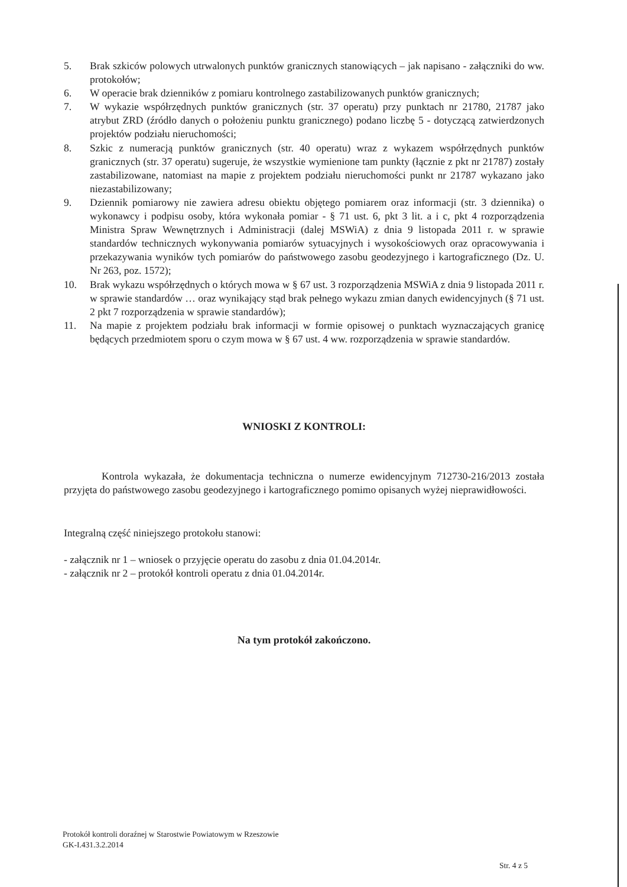5. Brak szkiców polowych utrwalonych punktów granicznych stanowiących – jak napisano - załączniki do ww. protokołów;
6. W operacie brak dzienników z pomiaru kontrolnego zastabilizowanych punktów granicznych;
7. W wykazie współrzędnych punktów granicznych (str. 37 operatu) przy punktach nr 21780, 21787 jako atrybut ZRD (źródło danych o położeniu punktu granicznego) podano liczbę 5 - dotyczącą zatwierdzonych projektów podziału nieruchomości;
8. Szkic z numeracją punktów granicznych (str. 40 operatu) wraz z wykazem współrzędnych punktów granicznych (str. 37 operatu) sugeruje, że wszystkie wymienione tam punkty (łącznie z pkt nr 21787) zostały zastabilizowane, natomiast na mapie z projektem podziału nieruchomości punkt nr 21787 wykazano jako niezastabilizowany;
9. Dziennik pomiarowy nie zawiera adresu obiektu objętego pomiarem oraz informacji (str. 3 dziennika) o wykonawcy i podpisu osoby, która wykonała pomiar - § 71 ust. 6, pkt 3 lit. a i c, pkt 4 rozporządzenia Ministra Spraw Wewnętrznych i Administracji (dalej MSWiA) z dnia 9 listopada 2011 r. w sprawie standardów technicznych wykonywania pomiarów sytuacyjnych i wysokościowych oraz opracowywania i przekazywania wyników tych pomiarów do państwowego zasobu geodezyjnego i kartograficznego (Dz. U. Nr 263, poz. 1572);
10. Brak wykazu współrzędnych o których mowa w § 67 ust. 3 rozporządzenia MSWiA z dnia 9 listopada 2011 r. w sprawie standardów … oraz wynikający stąd brak pełnego wykazu zmian danych ewidencyjnych (§ 71 ust. 2 pkt 7 rozporządzenia w sprawie standardów);
11. Na mapie z projektem podziału brak informacji w formie opisowej o punktach wyznaczających granicę będących przedmiotem sporu o czym mowa w § 67 ust. 4 ww. rozporządzenia w sprawie standardów.
WNIOSKI Z KONTROLI:
Kontrola wykazała, że dokumentacja techniczna o numerze ewidencyjnym 712730-216/2013 została przyjęta do państwowego zasobu geodezyjnego i kartograficznego pomimo opisanych wyżej nieprawidłowości.
Integralną część niniejszego protokołu stanowi:
- załącznik nr 1 – wniosek o przyjęcie operatu do zasobu z dnia 01.04.2014r.
- załącznik nr 2 – protokół kontroli operatu z dnia 01.04.2014r.
Na tym protokół zakończono.
Protokół kontroli doraźnej w Starostwie Powiatowym w Rzeszowie
GK-I.431.3.2.2014
Str. 4 z 5